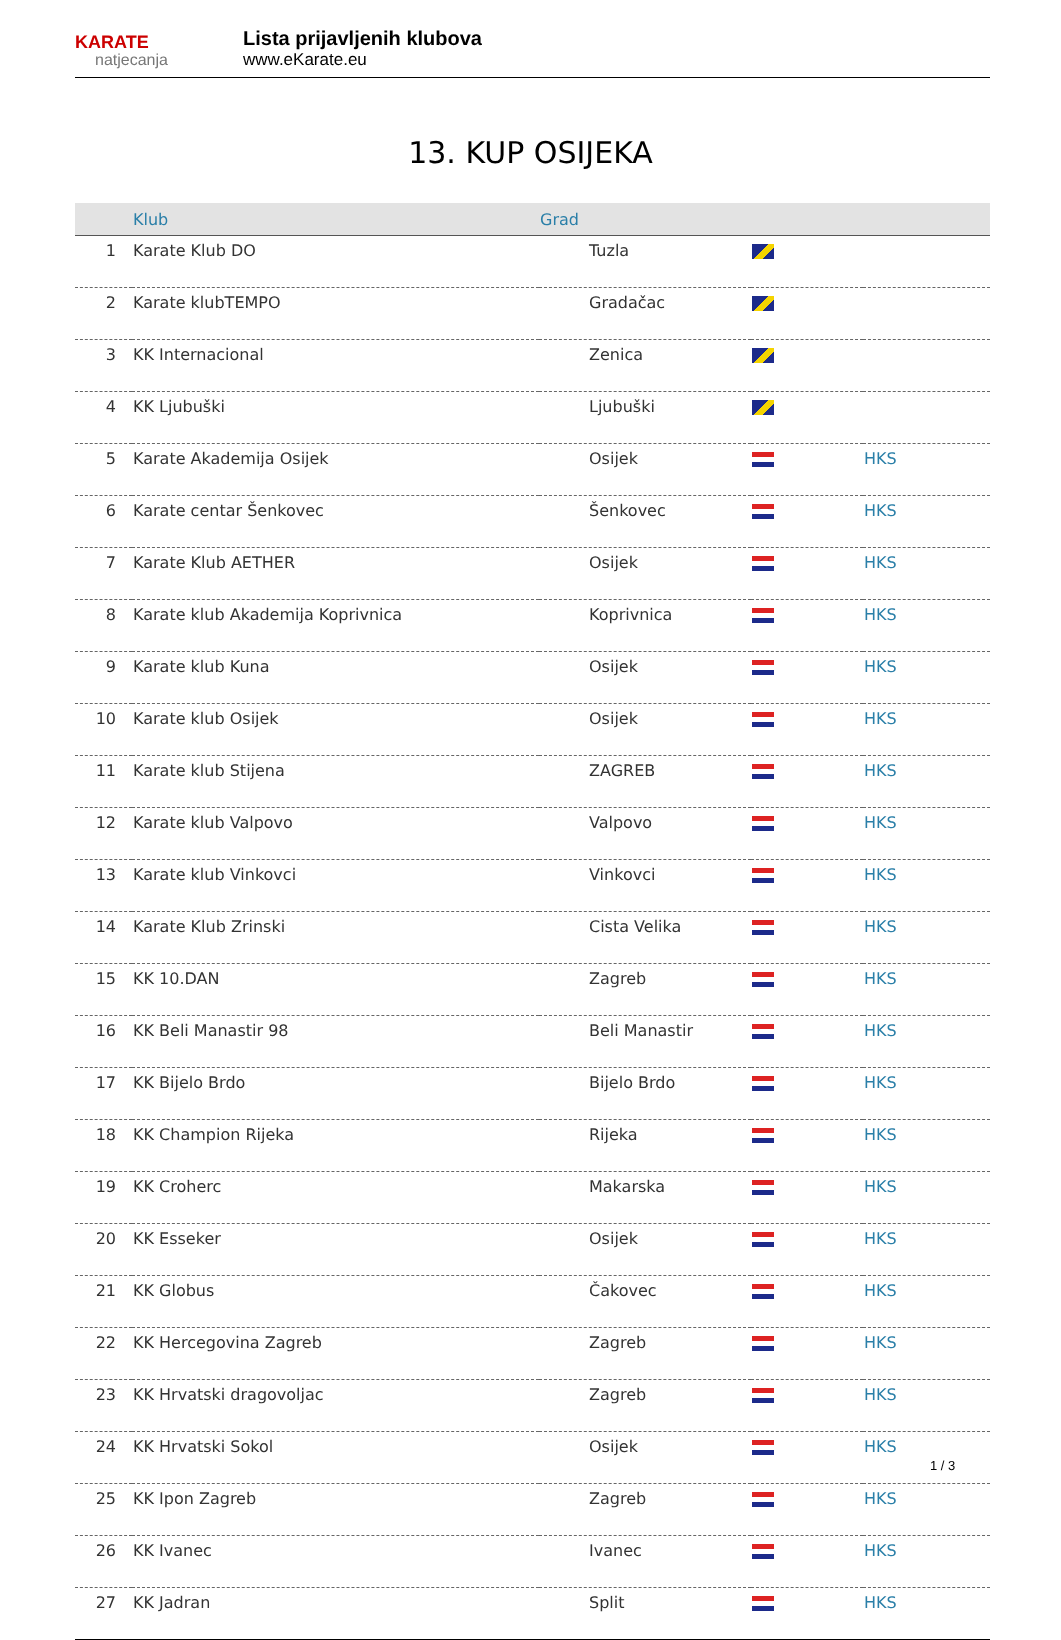KARATE
natjecanja
Lista prijavljenih klubova
www.eKarate.eu
13. KUP OSIJEKA
| | Klub | Grad | | |
| --- | --- | --- | --- | --- |
| 1 | Karate Klub DO | Tuzla | | |
| 2 | Karate klubTEMPO | Gradačac | | |
| 3 | KK Internacional | Zenica | | |
| 4 | KK Ljubuški | Ljubuški | | |
| 5 | Karate Akademija Osijek | Osijek | | HKS |
| 6 | Karate centar Šenkovec | Šenkovec | | HKS |
| 7 | Karate Klub AETHER | Osijek | | HKS |
| 8 | Karate klub Akademija Koprivnica | Koprivnica | | HKS |
| 9 | Karate klub Kuna | Osijek | | HKS |
| 10 | Karate klub Osijek | Osijek | | HKS |
| 11 | Karate klub Stijena | ZAGREB | | HKS |
| 12 | Karate klub Valpovo | Valpovo | | HKS |
| 13 | Karate klub Vinkovci | Vinkovci | | HKS |
| 14 | Karate Klub Zrinski | Cista Velika | | HKS |
| 15 | KK 10.DAN | Zagreb | | HKS |
| 16 | KK Beli Manastir 98 | Beli Manastir | | HKS |
| 17 | KK Bijelo Brdo | Bijelo Brdo | | HKS |
| 18 | KK Champion Rijeka | Rijeka | | HKS |
| 19 | KK Croherc | Makarska | | HKS |
| 20 | KK Esseker | Osijek | | HKS |
| 21 | KK Globus | Čakovec | | HKS |
| 22 | KK Hercegovina Zagreb | Zagreb | | HKS |
| 23 | KK Hrvatski dragovoljac | Zagreb | | HKS |
| 24 | KK Hrvatski Sokol | Osijek | | HKS |
| 25 | KK Ipon Zagreb | Zagreb | | HKS |
| 26 | KK Ivanec | Ivanec | | HKS |
| 27 | KK Jadran | Split | | HKS |
1 / 3